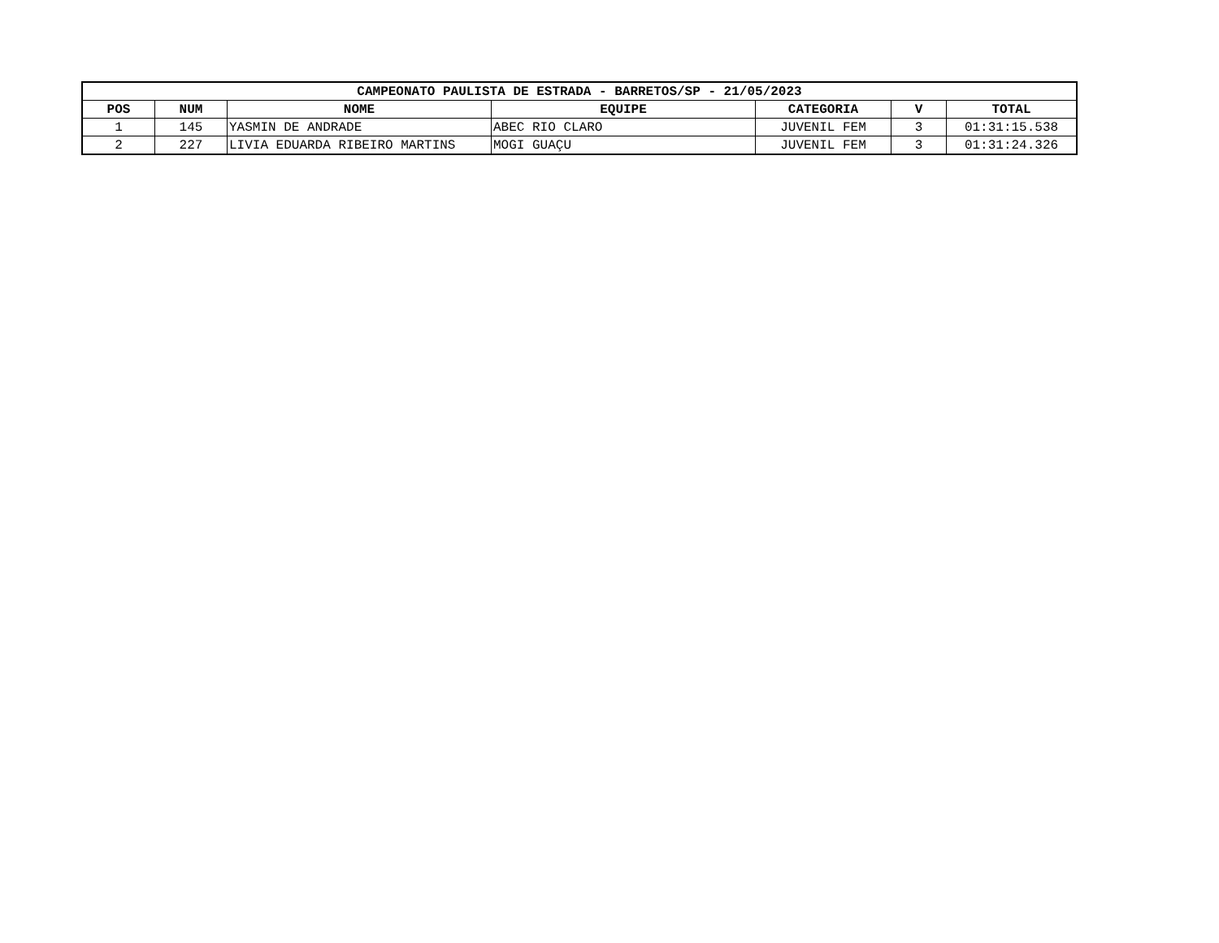| CAMPEONATO PAULISTA DE ESTRADA - BARRETOS/SP - 21/05/2023 | | | | | | |
| --- | --- | --- | --- | --- | --- | --- |
| POS | NUM | NOME | EQUIPE | CATEGORIA | V | TOTAL |
| 1 | 145 | YASMIN DE ANDRADE | ABEC RIO CLARO | JUVENIL FEM | 3 | 01:31:15.538 |
| 2 | 227 | LIVIA EDUARDA RIBEIRO MARTINS | MOGI GUAÇU | JUVENIL FEM | 3 | 01:31:24.326 |